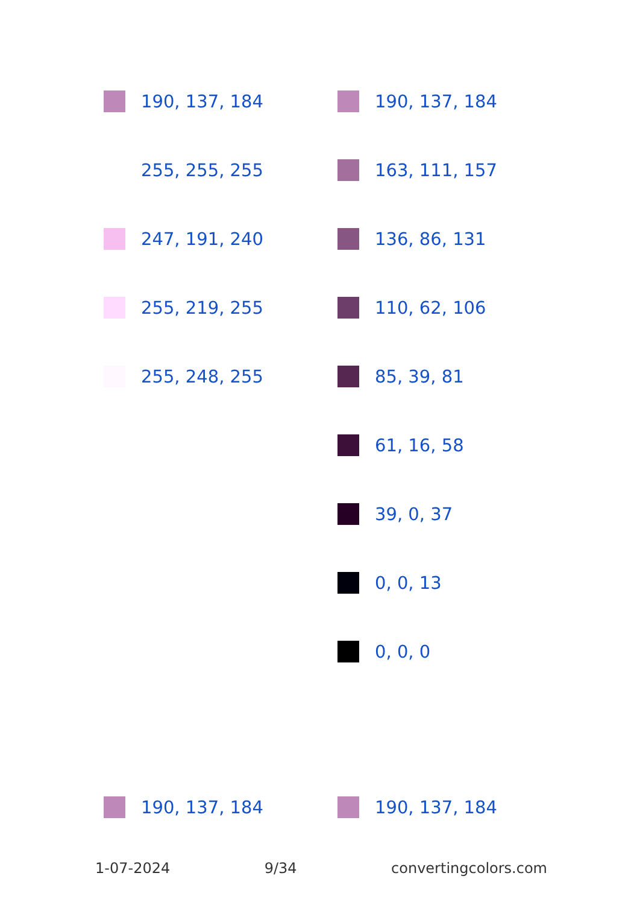190, 137, 184
255, 255, 255
247, 191, 240
255, 219, 255
255, 248, 255
190, 137, 184
163, 111, 157
136, 86, 131
110, 62, 106
85, 39, 81
61, 16, 58
39, 0, 37
0, 0, 13
0, 0, 0
190, 137, 184 190, 137, 184
1-07-2024 9/34 convertingcolors.com